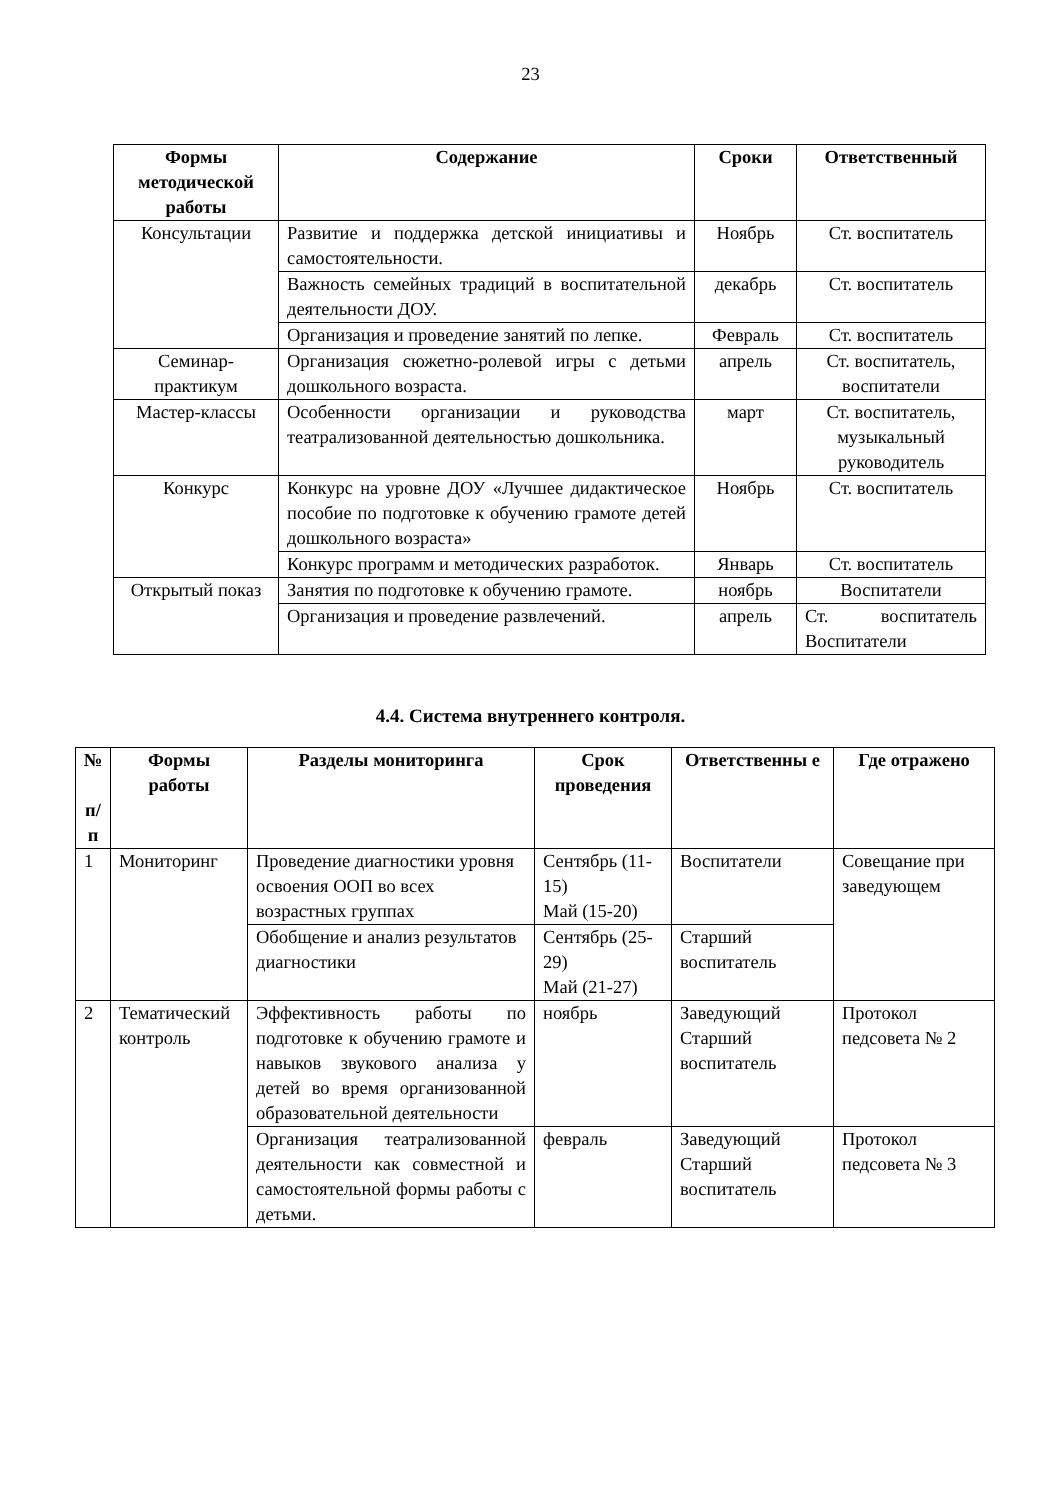23
| Формы методической работы | Содержание | Сроки | Ответственный |
| --- | --- | --- | --- |
| Консультации | Развитие и поддержка детской инициативы и самостоятельности. | Ноябрь | Ст. воспитатель |
| | Важность семейных традиций в воспитательной деятельности ДОУ. | декабрь | Ст. воспитатель |
| | Организация и проведение занятий по лепке. | Февраль | Ст. воспитатель |
| Семинар-практикум | Организация сюжетно-ролевой игры с детьми дошкольного возраста. | апрель | Ст. воспитатель, воспитатели |
| Мастер-классы | Особенности организации и руководства театрализованной деятельностью дошкольника. | март | Ст. воспитатель, музыкальный руководитель |
| Конкурс | Конкурс на уровне ДОУ «Лучшее дидактическое пособие по подготовке к обучению грамоте детей дошкольного возраста» | Ноябрь | Ст. воспитатель |
| | Конкурс программ и методических разработок. | Январь | Ст. воспитатель |
| Открытый показ | Занятия по подготовке к обучению грамоте. | ноябрь | Воспитатели |
| | Организация и проведение развлечений. | апрель | Ст. воспитатель Воспитатели |
4.4. Система внутреннего контроля.
| № п/ п | Формы работы | Разделы мониторинга | Срок проведения | Ответственны е | Где отражено |
| --- | --- | --- | --- | --- | --- |
| 1 | Мониторинг | Проведение диагностики уровня освоения ООП во всех возрастных группах | Сентябрь (11-15) Май (15-20) | Воспитатели | Совещание при заведующем |
| | | Обобщение и анализ результатов диагностики | Сентябрь (25-29) Май (21-27) | Старший воспитатель | |
| 2 | Тематический контроль | Эффективность работы по подготовке к обучению грамоте и навыков звукового анализа у детей во время организованной образовательной деятельности | ноябрь | Заведующий Старший воспитатель | Протокол педсовета № 2 |
| | | Организация театрализованной деятельности как совместной и самостоятельной формы работы с детьми. | февраль | Заведующий Старший воспитатель | Протокол педсовета № 3 |